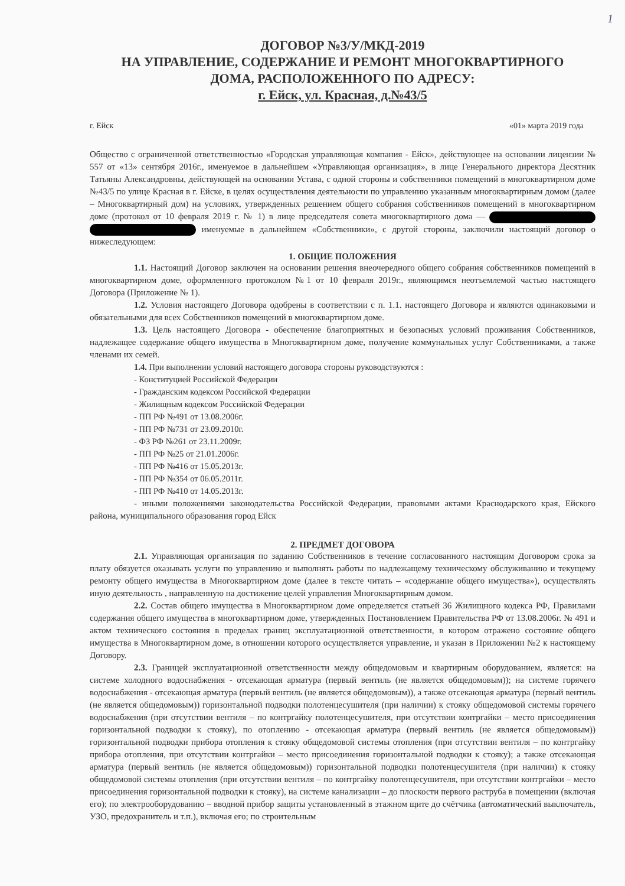1
ДОГОВОР №3/У/МКД-2019
НА УПРАВЛЕНИЕ, СОДЕРЖАНИЕ И РЕМОНТ МНОГОКВАРТИРНОГО
ДОМА, РАСПОЛОЖЕННОГО ПО АДРЕСУ:
г. Ейск, ул. Красная, д.№43/5
г. Ейск «01» марта 2019 года
Общество с ограниченной ответственностью «Городская управляющая компания - Ейск», действующее на основании лицензии № 557 от «13» сентября 2016г., именуемое в дальнейшем «Управляющая организация», в лице Генерального директора Десятник Татьяны Александровны, действующей на основании Устава, с одной стороны и собственники помещений в многоквартирном доме №43/5 по улице Красная в г. Ейске, в целях осуществления деятельности по управлению указанным многоквартирным домом (далее – Многоквартирный дом) на условиях, утвержденных решением общего собрания собственников помещений в многоквартирном доме (протокол от 10 февраля 2019 г. № 1) в лице председателя совета многоквартирного дома — именуемые в дальнейшем «Собственники», с другой стороны, заключили настоящий договор о нижеследующем:
1. ОБЩИЕ ПОЛОЖЕНИЯ
1.1. Настоящий Договор заключен на основании решения внеочередного общего собрания собственников помещений в многоквартирном доме, оформленного протоколом №1 от 10 февраля 2019г., являющимся неотъемлемой частью настоящего Договора (Приложение № 1).
1.2. Условия настоящего Договора одобрены в соответствии с п. 1.1. настоящего Договора и являются одинаковыми и обязательными для всех Собственников помещений в многоквартирном доме.
1.3. Цель настоящего Договора - обеспечение благоприятных и безопасных условий проживания Собственников, надлежащее содержание общего имущества в Многоквартирном доме, получение коммунальных услуг Собственниками, а также членами их семей.
1.4. При выполнении условий настоящего договора стороны руководствуются :
- Конституцией Российской Федерации
- Гражданским кодексом Российской Федерации
- Жилищным кодексом Российской Федерации
- ПП РФ №491 от 13.08.2006г.
- ПП РФ №731 от 23.09.2010г.
- ФЗ РФ №261 от 23.11.2009г.
- ПП РФ №25 от 21.01.2006г.
- ПП РФ №416 от 15.05.2013г.
- ПП РФ №354 от 06.05.2011г.
- ПП РФ №410 от 14.05.2013г.
- иными положениями законодательства Российской Федерации, правовыми актами Краснодарского края, Ейского района, муниципального образования город Ейск
2. ПРЕДМЕТ ДОГОВОРА
2.1. Управляющая организация по заданию Собственников в течение согласованного настоящим Договором срока за плату обязуется оказывать услуги по управлению и выполнять работы по надлежащему техническому обслуживанию и текущему ремонту общего имущества в Многоквартирном доме (далее в тексте читать – «содержание общего имущества»), осуществлять иную деятельность , направленную на достижение целей управления Многоквартирным домом.
2.2. Состав общего имущества в Многоквартирном доме определяется статьей 36 Жилищного кодекса РФ, Правилами содержания общего имущества в многоквартирном доме, утвержденных Постановлением Правительства РФ от 13.08.2006г. № 491 и актом технического состояния в пределах границ эксплуатационной ответственности, в котором отражено состояние общего имущества в Многоквартирном доме, в отношении которого осуществляется управление, и указан в Приложении №2 к настоящему Договору.
2.3. Границей эксплуатационной ответственности между общедомовым и квартирным оборудованием, является: на системе холодного водоснабжения - отсекающая арматура (первый вентиль (не является общедомовым)); на системе горячего водоснабжения - отсекающая арматура (первый вентиль (не является общедомовым)), а также отсекающая арматура (первый вентиль (не является общедомовым)) горизонтальной подводки полотенцесушителя (при наличии) к стояку общедомовой системы горячего водоснабжения (при отсутствии вентиля – по контргайку полотенцесушителя, при отсутствии контргайки – место присоединения горизонтальной подводки к стояку), по отоплению - отсекающая арматура (первый вентиль (не является общедомовым)) горизонтальной подводки прибора отопления к стояку общедомовой системы отопления (при отсутствии вентиля – по контргайку прибора отопления, при отсутствии контргайки – место присоединения горизонтальной подводки к стояку); а также отсекающая арматура (первый вентиль (не является общедомовым)) горизонтальной подводки полотенцесушителя (при наличии) к стояку общедомовой системы отопления (при отсутствии вентиля – по контргайку полотенцесушителя, при отсутствии контргайки – место присоединения горизонтальной подводки к стояку), на системе канализации – до плоскости первого раструба в помещении (включая его); по электрооборудованию – вводной прибор защиты установленный в этажном щите до счётчика (автоматический выключатель, УЗО, предохранитель и т.п.), включая его; по строительным